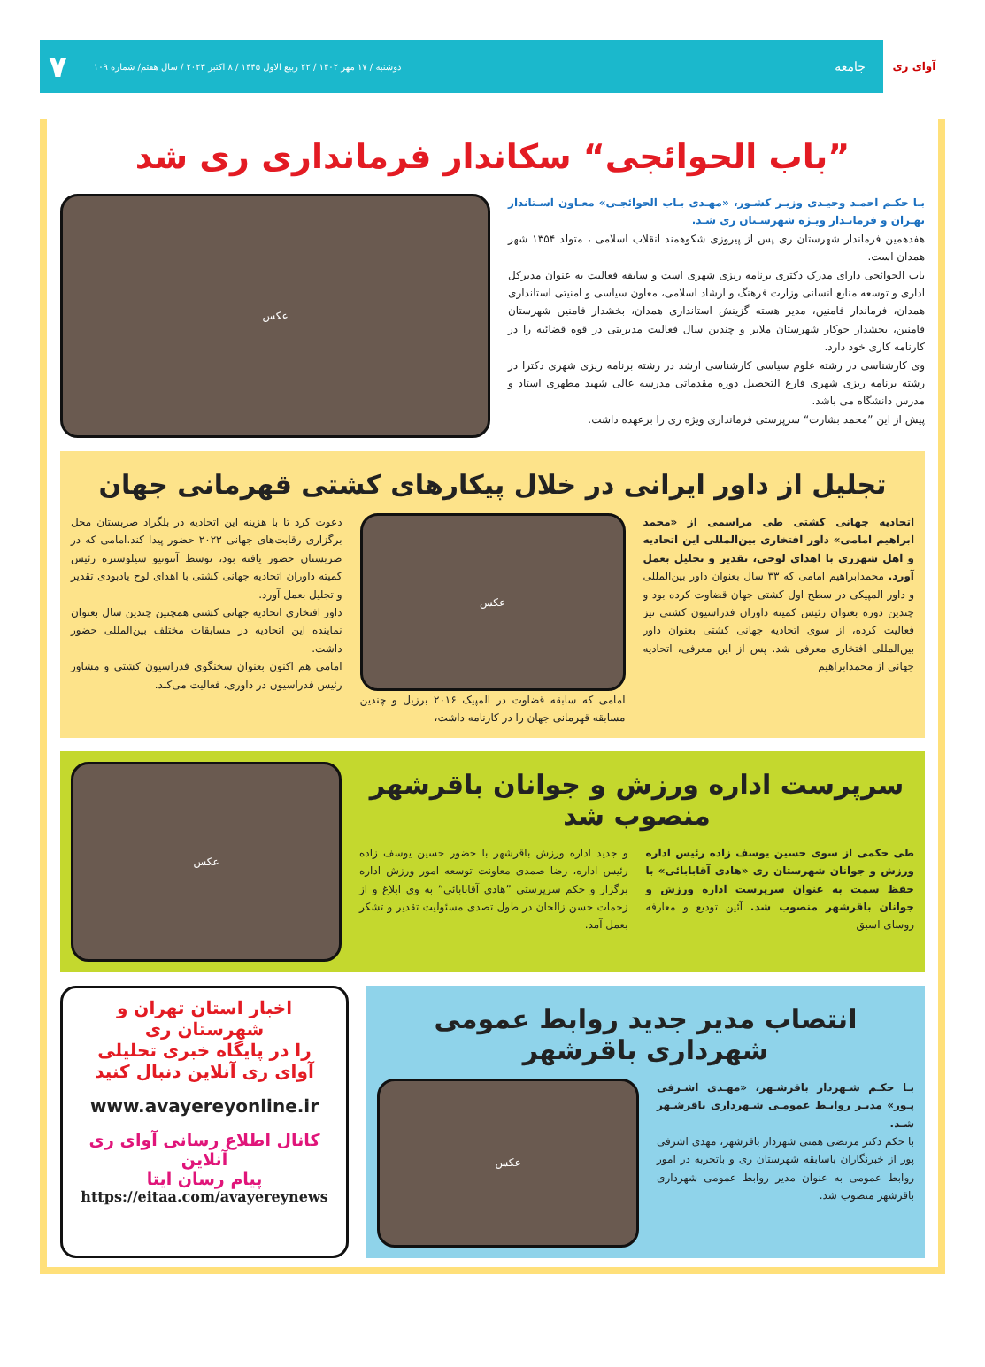آوای ری
جامعه
دوشنبه / ۱۷ مهر ۱۴۰۲ / ۲۲ ربیع الاول ۱۴۴۵ / ۸ اکتبر ۲۰۲۳ / سال هفتم/ شماره ۱۰۹
۷
”باب الحوائجی“ سکاندار فرمانداری ری شد
بـا حکـم احمـد وحیـدی وزیـر کشـور، «مهـدی بـاب الحوائجـی» معـاون اسـتاندار تهـران و فرمانـدار ویـژه شهرسـتان ری شـد.
هفدهمین فرماندار شهرستان ری پس از پیروزی شکوهمند انقلاب اسلامی ، متولد ۱۳۵۴ شهر همدان است.
باب الحوائجی دارای مدرک دکتری برنامه ریزی شهری است و سابقه فعالیت به عنوان مدیرکل اداری و توسعه منابع انسانی وزارت فرهنگ و ارشاد اسلامی، معاون سیاسی و امنیتی استانداری همدان، فرماندار فامنین، مدیر هسته گزینش استانداری همدان، بخشدار فامنین شهرستان فامنین، بخشدار جوکار شهرستان ملایر و چندین سال فعالیت مدیریتی در قوه قضائیه را در کارنامه کاری خود دارد.
وی کارشناسی در رشته علوم سیاسی کارشناسی ارشد در رشته برنامه ریزی شهری دکترا در رشته برنامه ریزی شهری فارغ التحصیل دوره مقدماتی مدرسه عالی شهید مطهری استاد و مدرس دانشگاه می باشد.
پیش از این ”محمد بشارت“ سرپرستی فرمانداری ویژه ری را برعهده داشت.
عکس
تجلیل از داور ایرانی در خلال پیکارهای کشتی قهرمانی جهان
اتحادیه جهانی کشتی طی مراسمی از «محمد ابراهیم امامی» داور افتخاری بین‌المللی این اتحادیه و اهل شهرری با اهدای لوحی، تقدیر و تجلیل بعمل آورد. محمدابراهیم امامی که ۳۳ سال بعنوان داور بین‌المللی و داور المپیکی در سطح اول کشتی جهان قضاوت کرده بود و چندین دوره بعنوان رئیس کمیته داوران فدراسیون کشتی نیز فعالیت کرده، از سوی اتحادیه جهانی کشتی بعنوان داور بین‌المللی افتخاری معرفی شد. پس از این معرفی، اتحادیه جهانی از محمدابراهیم
عکس
امامی که سابقه قضاوت در المپیک ۲۰۱۶ برزیل و چندین مسابقه قهرمانی جهان را در کارنامه داشت،
دعوت کرد تا با هزینه این اتحادیه در بلگراد صربستان محل برگزاری رقابت‌های جهانی ۲۰۲۳ حضور پیدا کند.امامی که در صربستان حضور یافته بود، توسط آنتونیو سیلوستره رئیس کمیته داوران اتحادیه جهانی کشتی با اهدای لوح یادبودی تقدیر و تجلیل بعمل آورد.
داور افتخاری اتحادیه جهانی کشتی همچنین چندین سال بعنوان نماینده این اتحادیه در مسابقات مختلف بین‌المللی حضور داشت.
امامی هم اکنون بعنوان سخنگوی فدراسیون کشتی و مشاور رئیس فدراسیون در داوری، فعالیت می‌کند.
سرپرست اداره ورزش و جوانان باقرشهر منصوب شد
طی حکمی از سوی حسین یوسف زاده رئیس اداره ورزش و جوانان شهرستان ری «هادی آقابابائی» با حفظ سمت به عنوان سرپرست اداره ورزش و جوانان باقرشهر منصوب شد. آئین تودیع و معارفه روسای اسبق
و جدید اداره ورزش باقرشهر با حضور حسین یوسف زاده رئیس اداره، رضا صمدی معاونت توسعه امور ورزش اداره برگزار و حکم سرپرستی ”هادی آقابابائی“ به وی ابلاغ و از زحمات حسن زالخان در طول تصدی مسئولیت تقدیر و تشکر بعمل آمد.
عکس
انتصاب مدیر جدید روابط عمومی شهرداری باقرشهر
بـا حکـم شـهردار باقرشـهر، «مهـدی اشـرفی پـور» مدیـر روابـط عمومـی شـهرداری باقرشـهر شـد.
با حکم دکتر مرتضی همتی شهردار باقرشهر، مهدی اشرفی پور از خبرنگاران باسابقه شهرستان ری و باتجربه در امور روابط عمومی به عنوان مدیر روابط عمومی شهرداری باقرشهر منصوب شد.
عکس
اخبار استان تهران و شهرستان ری
را در پایگاه خبری تحلیلی
آوای ری آنلاین دنبال کنید
www.avayereyonline.ir
کانال اطلاع رسانی آوای ری آنلاین
پیام رسان ایتا
https://eitaa.com/avayereynews